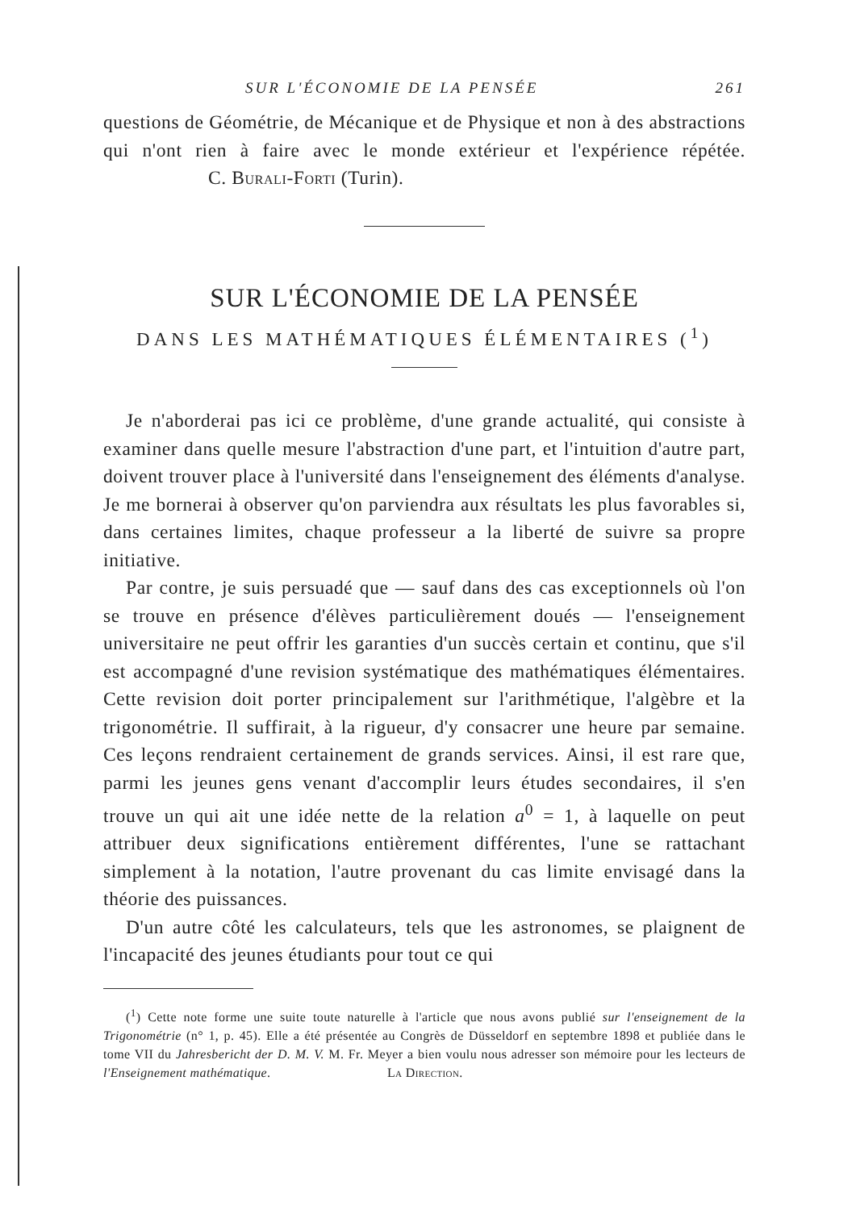SUR L'ÉCONOMIE DE LA PENSÉE 261
questions de Géométrie, de Mécanique et de Physique et non à des abstractions qui n'ont rien à faire avec le monde extérieur et l'expérience répétée. C. Burali-Forti (Turin).
SUR L'ÉCONOMIE DE LA PENSÉE
DANS LES MATHÉMATIQUES ÉLÉMENTAIRES (<sup>1</sup>)
Je n'aborderai pas ici ce problème, d'une grande actualité, qui consiste à examiner dans quelle mesure l'abstraction d'une part, et l'intuition d'autre part, doivent trouver place à l'université dans l'enseignement des éléments d'analyse. Je me bornerai à observer qu'on parviendra aux résultats les plus favorables si, dans certaines limites, chaque professeur a la liberté de suivre sa propre initiative.
Par contre, je suis persuadé que — sauf dans des cas exceptionnels où l'on se trouve en présence d'élèves particulièrement doués — l'enseignement universitaire ne peut offrir les garanties d'un succès certain et continu, que s'il est accompagné d'une revision systématique des mathématiques élémentaires. Cette revision doit porter principalement sur l'arithmétique, l'algèbre et la trigonométrie. Il suffirait, à la rigueur, d'y consacrer une heure par semaine. Ces leçons rendraient certainement de grands services. Ainsi, il est rare que, parmi les jeunes gens venant d'accomplir leurs études secondaires, il s'en trouve un qui ait une idée nette de la relation a<sup>0</sup> = 1, à laquelle on peut attribuer deux significations entièrement différentes, l'une se rattachant simplement à la notation, l'autre provenant du cas limite envisagé dans la théorie des puissances.
D'un autre côté les calculateurs, tels que les astronomes, se plaignent de l'incapacité des jeunes étudiants pour tout ce qui
(<sup>1</sup>) Cette note forme une suite toute naturelle à l'article que nous avons publié sur l'enseignement de la Trigonométrie (n° 1, p. 45). Elle a été présentée au Congrès de Düsseldorf en septembre 1898 et publiée dans le tome VII du Jahresbericht der D. M. V. M. Fr. Meyer a bien voulu nous adresser son mémoire pour les lecteurs de l'Enseignement mathématique. La Direction.